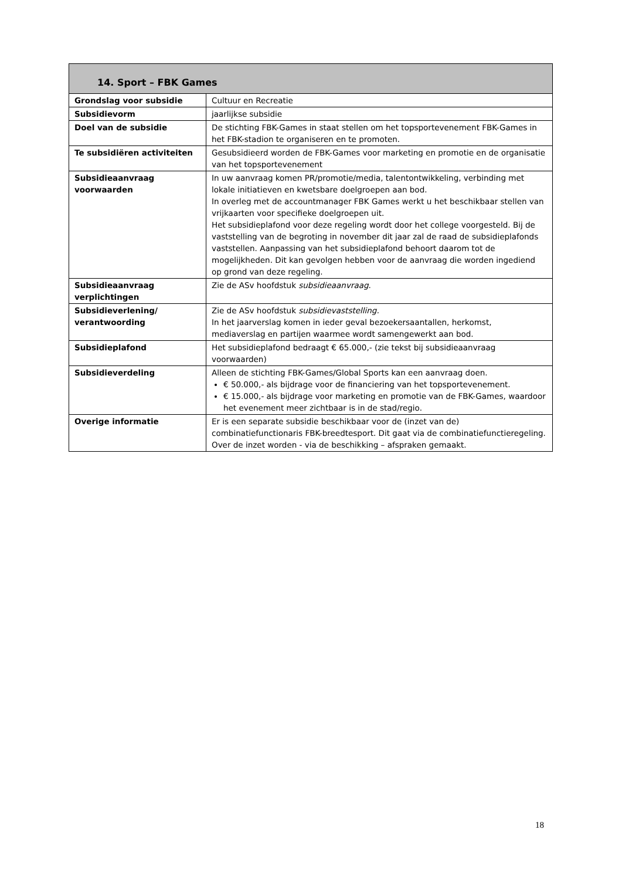| 14. Sport – FBK Games | |
| --- | --- |
| Grondslag voor subsidie | Cultuur en Recreatie |
| Subsidievorm | jaarlijkse subsidie |
| Doel van de subsidie | De stichting FBK-Games in staat stellen om het topsportevenement FBK-Games in het FBK-stadion te organiseren en te promoten. |
| Te subsidiëren activiteiten | Gesubsidieerd worden de FBK-Games voor marketing en promotie en de organisatie van het topsportevenement |
| Subsidieaanvraag voorwaarden | In uw aanvraag komen PR/promotie/media, talentontwikkeling, verbinding met lokale initiatieven en kwetsbare doelgroepen aan bod. In overleg met de accountmanager FBK Games werkt u het beschikbaar stellen van vrijkaarten voor specifieke doelgroepen uit. Het subsidieplafond voor deze regeling wordt door het college voorgesteld. Bij de vaststelling van de begroting in november dit jaar zal de raad de subsidieplafonds vaststellen. Aanpassing van het subsidieplafond behoort daarom tot de mogelijkheden. Dit kan gevolgen hebben voor de aanvraag die worden ingediend op grond van deze regeling. |
| Subsidieaanvraag verplichtingen | Zie de ASv hoofdstuk subsidieaanvraag . |
| Subsidieverlening/ verantwoording | Zie de ASv hoofdstuk subsidievaststelling. In het jaarverslag komen in ieder geval bezoekersaantallen, herkomst, mediaverslag en partijen waarmee wordt samengewerkt aan bod. |
| Subsidieplafond | Het subsidieplafond bedraagt € 65.000,- (zie tekst bij subsidieaanvraag voorwaarden) |
| Subsidieverdeling | Alleen de stichting FBK-Games/Global Sports kan een aanvraag doen. € 50.000,- als bijdrage voor de financiering van het topsportevenement. € 15.000,- als bijdrage voor marketing en promotie van de FBK-Games, waardoor het evenement meer zichtbaar is in de stad/regio. |
| Overige informatie | Er is een separate subsidie beschikbaar voor de (inzet van de) combinatiefunctionaris FBK-breedtesport. Dit gaat via de combinatiefunctieregeling. Over de inzet worden - via de beschikking – afspraken gemaakt. |
18